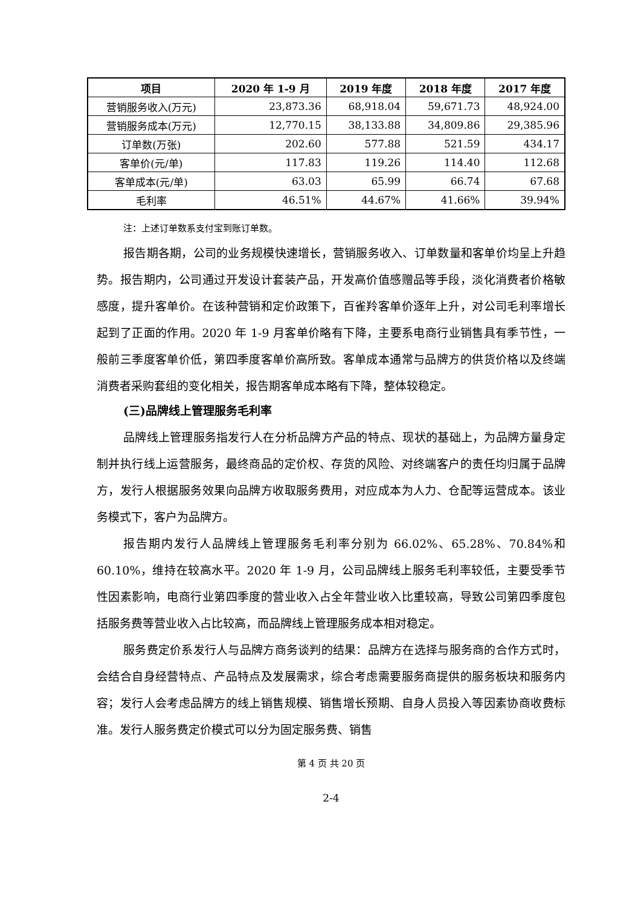| 项目 | 2020 年 1-9 月 | 2019 年度 | 2018 年度 | 2017 年度 |
| --- | --- | --- | --- | --- |
| 营销服务收入(万元) | 23,873.36 | 68,918.04 | 59,671.73 | 48,924.00 |
| 营销服务成本(万元) | 12,770.15 | 38,133.88 | 34,809.86 | 29,385.96 |
| 订单数(万张) | 202.60 | 577.88 | 521.59 | 434.17 |
| 客单价(元/单) | 117.83 | 119.26 | 114.40 | 112.68 |
| 客单成本(元/单) | 63.03 | 65.99 | 66.74 | 67.68 |
| 毛利率 | 46.51% | 44.67% | 41.66% | 39.94% |
注：上述订单数系支付宝到账订单数。
报告期各期，公司的业务规模快速增长，营销服务收入、订单数量和客单价均呈上升趋势。报告期内，公司通过开发设计套装产品，开发高价值感赠品等手段，淡化消费者价格敏感度，提升客单价。在该种营销和定价政策下，百雀羚客单价逐年上升，对公司毛利率增长起到了正面的作用。2020 年 1-9 月客单价略有下降，主要系电商行业销售具有季节性，一般前三季度客单价低，第四季度客单价高所致。客单成本通常与品牌方的供货价格以及终端消费者采购套组的变化相关，报告期客单成本略有下降，整体较稳定。
(三)品牌线上管理服务毛利率
品牌线上管理服务指发行人在分析品牌方产品的特点、现状的基础上，为品牌方量身定制并执行线上运营服务，最终商品的定价权、存货的风险、对终端客户的责任均归属于品牌方，发行人根据服务效果向品牌方收取服务费用，对应成本为人力、仓配等运营成本。该业务模式下，客户为品牌方。
报告期内发行人品牌线上管理服务毛利率分别为 66.02%、65.28%、70.84%和 60.10%，维持在较高水平。2020 年 1-9 月，公司品牌线上服务毛利率较低，主要受季节性因素影响，电商行业第四季度的营业收入占全年营业收入比重较高，导致公司第四季度包括服务费等营业收入占比较高，而品牌线上管理服务成本相对稳定。
服务费定价系发行人与品牌方商务谈判的结果：品牌方在选择与服务商的合作方式时，会结合自身经营特点、产品特点及发展需求，综合考虑需要服务商提供的服务板块和服务内容；发行人会考虑品牌方的线上销售规模、销售增长预期、自身人员投入等因素协商收费标准。发行人服务费定价模式可以分为固定服务费、销售
第 4 页 共 20 页
2-4